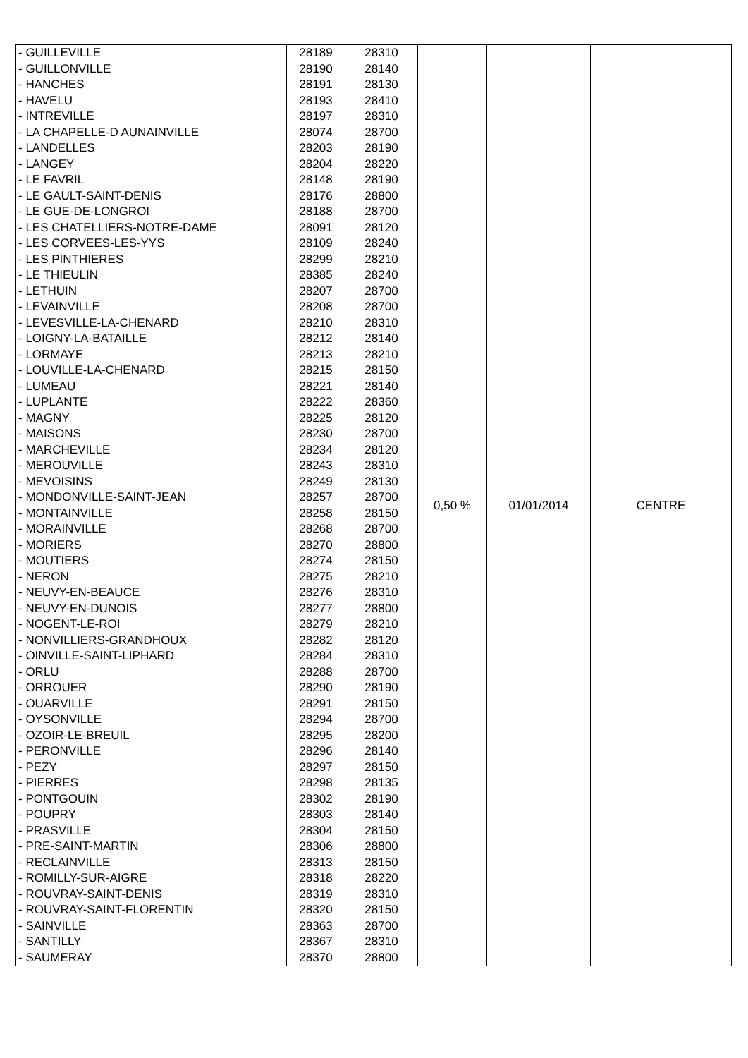| - GUILLEVILLE | 28189 | 28310 | 0,50 % | 01/01/2014 | CENTRE |
| - GUILLONVILLE | 28190 | 28140 | | | |
| - HANCHES | 28191 | 28130 | | | |
| - HAVELU | 28193 | 28410 | | | |
| - INTREVILLE | 28197 | 28310 | | | |
| - LA CHAPELLE-D AUNAINVILLE | 28074 | 28700 | | | |
| - LANDELLES | 28203 | 28190 | | | |
| - LANGEY | 28204 | 28220 | | | |
| - LE FAVRIL | 28148 | 28190 | | | |
| - LE GAULT-SAINT-DENIS | 28176 | 28800 | | | |
| - LE GUE-DE-LONGROI | 28188 | 28700 | | | |
| - LES CHATELLIERS-NOTRE-DAME | 28091 | 28120 | | | |
| - LES CORVEES-LES-YYS | 28109 | 28240 | | | |
| - LES PINTHIERES | 28299 | 28210 | | | |
| - LE THIEULIN | 28385 | 28240 | | | |
| - LETHUIN | 28207 | 28700 | | | |
| - LEVAINVILLE | 28208 | 28700 | | | |
| - LEVESVILLE-LA-CHENARD | 28210 | 28310 | | | |
| - LOIGNY-LA-BATAILLE | 28212 | 28140 | | | |
| - LORMAYE | 28213 | 28210 | | | |
| - LOUVILLE-LA-CHENARD | 28215 | 28150 | | | |
| - LUMEAU | 28221 | 28140 | | | |
| - LUPLANTE | 28222 | 28360 | | | |
| - MAGNY | 28225 | 28120 | | | |
| - MAISONS | 28230 | 28700 | | | |
| - MARCHEVILLE | 28234 | 28120 | | | |
| - MEROUVILLE | 28243 | 28310 | | | |
| - MEVOISINS | 28249 | 28130 | | | |
| - MONDONVILLE-SAINT-JEAN | 28257 | 28700 | | | |
| - MONTAINVILLE | 28258 | 28150 | | | |
| - MORAINVILLE | 28268 | 28700 | | | |
| - MORIERS | 28270 | 28800 | | | |
| - MOUTIERS | 28274 | 28150 | | | |
| - NERON | 28275 | 28210 | | | |
| - NEUVY-EN-BEAUCE | 28276 | 28310 | | | |
| - NEUVY-EN-DUNOIS | 28277 | 28800 | | | |
| - NOGENT-LE-ROI | 28279 | 28210 | | | |
| - NONVILLIERS-GRANDHOUX | 28282 | 28120 | | | |
| - OINVILLE-SAINT-LIPHARD | 28284 | 28310 | | | |
| - ORLU | 28288 | 28700 | | | |
| - ORROUER | 28290 | 28190 | | | |
| - OUARVILLE | 28291 | 28150 | | | |
| - OYSONVILLE | 28294 | 28700 | | | |
| - OZOIR-LE-BREUIL | 28295 | 28200 | | | |
| - PERONVILLE | 28296 | 28140 | | | |
| - PEZY | 28297 | 28150 | | | |
| - PIERRES | 28298 | 28135 | | | |
| - PONTGOUIN | 28302 | 28190 | | | |
| - POUPRY | 28303 | 28140 | | | |
| - PRASVILLE | 28304 | 28150 | | | |
| - PRE-SAINT-MARTIN | 28306 | 28800 | | | |
| - RECLAINVILLE | 28313 | 28150 | | | |
| - ROMILLY-SUR-AIGRE | 28318 | 28220 | | | |
| - ROUVRAY-SAINT-DENIS | 28319 | 28310 | | | |
| - ROUVRAY-SAINT-FLORENTIN | 28320 | 28150 | | | |
| - SAINVILLE | 28363 | 28700 | | | |
| - SANTILLY | 28367 | 28310 | | | |
| - SAUMERAY | 28370 | 28800 | | | |